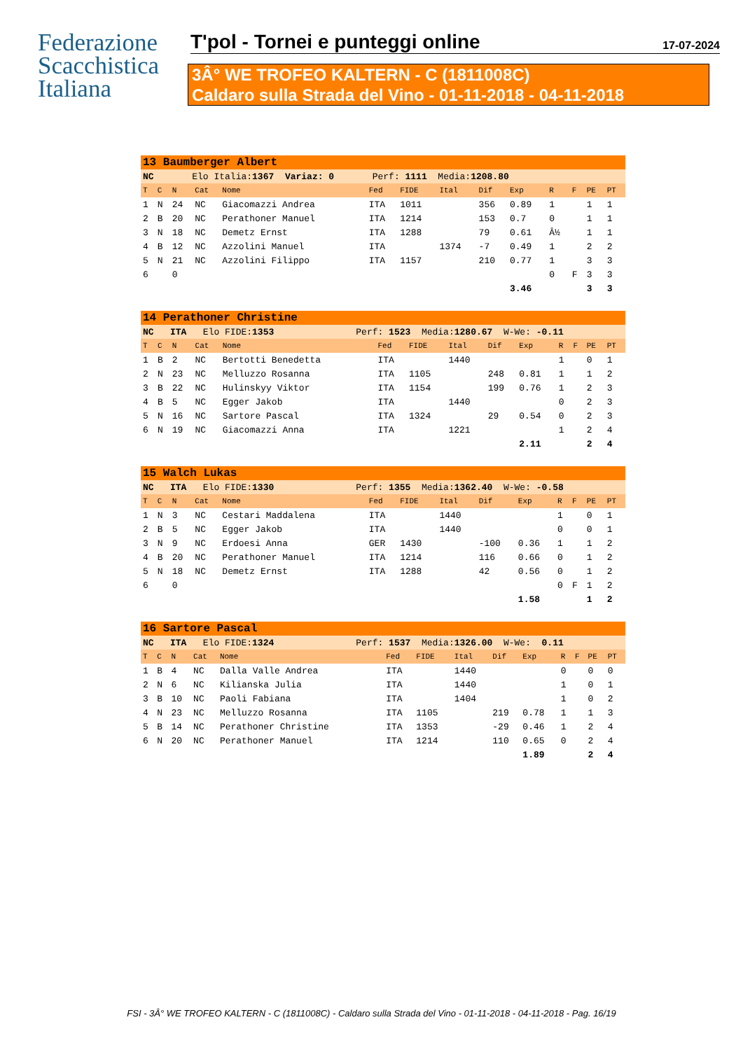Federazione
Scacchistica
Italiana
T'pol - Tornei e punteggi online
17-07-2024
3Â° WE TROFEO KALTERN - C (1811008C)
Caldaro sulla Strada del Vino - 01-11-2018 - 04-11-2018
| 13 Baumberger Albert | | | | | | | | | | | | | |
| NC Elo Italia: 1367 Variaz: 0 Perf: 1111 Media: 1208.80 | | | | | | | | | | | | | |
| T | C | N | Cat | Nome | Fed | FIDE | Ital | Dif | Exp | R | F | PE | PT |
| 1 | N | 24 | NC | Giacomazzi Andrea | ITA | 1011 | | 356 | 0.89 | 1 | | 1 | 1 |
| 2 | B | 20 | NC | Perathoner Manuel | ITA | 1214 | | 153 | 0.7 | 0 | | 1 | 1 |
| 3 | N | 18 | NC | Demetz Ernst | ITA | 1288 | | 79 | 0.61 | Â½ | | 1 | 1 |
| 4 | B | 12 | NC | Azzolini Manuel | ITA | | 1374 | -7 | 0.49 | 1 | | 2 | 2 |
| 5 | N | 21 | NC | Azzolini Filippo | ITA | 1157 | | 210 | 0.77 | 1 | | 3 | 3 |
| 6 | | 0 | | | | | | | | 0 | F | 3 | 3 |
| | | | | | | | | | 3.46 | | | 3 | 3 |
| 14 Perathoner Christine | | | | | | | | | | | | | |
| NC ITA Elo FIDE: 1353 Perf: 1523 Media: 1280.67 W-We: -0.11 | | | | | | | | | | | | | |
| T | C | N | Cat | Nome | Fed | FIDE | Ital | Dif | Exp | R | F | PE | PT |
| 1 | B | 2 | NC | Bertotti Benedetta | ITA | | 1440 | | | 1 | | 0 | 1 |
| 2 | N | 23 | NC | Melluzzo Rosanna | ITA | 1105 | | 248 | 0.81 | 1 | | 1 | 2 |
| 3 | B | 22 | NC | Hulinskyy Viktor | ITA | 1154 | | 199 | 0.76 | 1 | | 2 | 3 |
| 4 | B | 5 | NC | Egger Jakob | ITA | | 1440 | | | 0 | | 2 | 3 |
| 5 | N | 16 | NC | Sartore Pascal | ITA | 1324 | | 29 | 0.54 | 0 | | 2 | 3 |
| 6 | N | 19 | NC | Giacomazzi Anna | ITA | | 1221 | | | 1 | | 2 | 4 |
| | | | | | | | | | 2.11 | | | 2 | 4 |
| 15 Walch Lukas | | | | | | | | | | | | | |
| NC ITA Elo FIDE: 1330 Perf: 1355 Media: 1362.40 W-We: -0.58 | | | | | | | | | | | | | |
| T | C | N | Cat | Nome | Fed | FIDE | Ital | Dif | Exp | R | F | PE | PT |
| 1 | N | 3 | NC | Cestari Maddalena | ITA | | 1440 | | | 1 | | 0 | 1 |
| 2 | B | 5 | NC | Egger Jakob | ITA | | 1440 | | | 0 | | 0 | 1 |
| 3 | N | 9 | NC | Erdoesi Anna | GER | 1430 | | -100 | 0.36 | 1 | | 1 | 2 |
| 4 | B | 20 | NC | Perathoner Manuel | ITA | 1214 | | 116 | 0.66 | 0 | | 1 | 2 |
| 5 | N | 18 | NC | Demetz Ernst | ITA | 1288 | | 42 | 0.56 | 0 | | 1 | 2 |
| 6 | | 0 | | | | | | | | 0 | F | 1 | 2 |
| | | | | | | | | | 1.58 | | | 1 | 2 |
| 16 Sartore Pascal | | | | | | | | | | | | | |
| NC ITA Elo FIDE: 1324 Perf: 1537 Media: 1326.00 W-We: 0.11 | | | | | | | | | | | | | |
| T | C | N | Cat | Nome | Fed | FIDE | Ital | Dif | Exp | R | F | PE | PT |
| 1 | B | 4 | NC | Dalla Valle Andrea | ITA | | 1440 | | | 0 | | 0 | 0 |
| 2 | N | 6 | NC | Kilianska Julia | ITA | | 1440 | | | 1 | | 0 | 1 |
| 3 | B | 10 | NC | Paoli Fabiana | ITA | | 1404 | | | 1 | | 0 | 2 |
| 4 | N | 23 | NC | Melluzzo Rosanna | ITA | 1105 | | 219 | 0.78 | 1 | | 1 | 3 |
| 5 | B | 14 | NC | Perathoner Christine | ITA | 1353 | | -29 | 0.46 | 1 | | 2 | 4 |
| 6 | N | 20 | NC | Perathoner Manuel | ITA | 1214 | | 110 | 0.65 | 0 | | 2 | 4 |
| | | | | | | | | | 1.89 | | | 2 | 4 |
FSI - 3Â° WE TROFEO KALTERN - C (1811008C) - Caldaro sulla Strada del Vino - 01-11-2018 - 04-11-2018 - Pag. 16/19